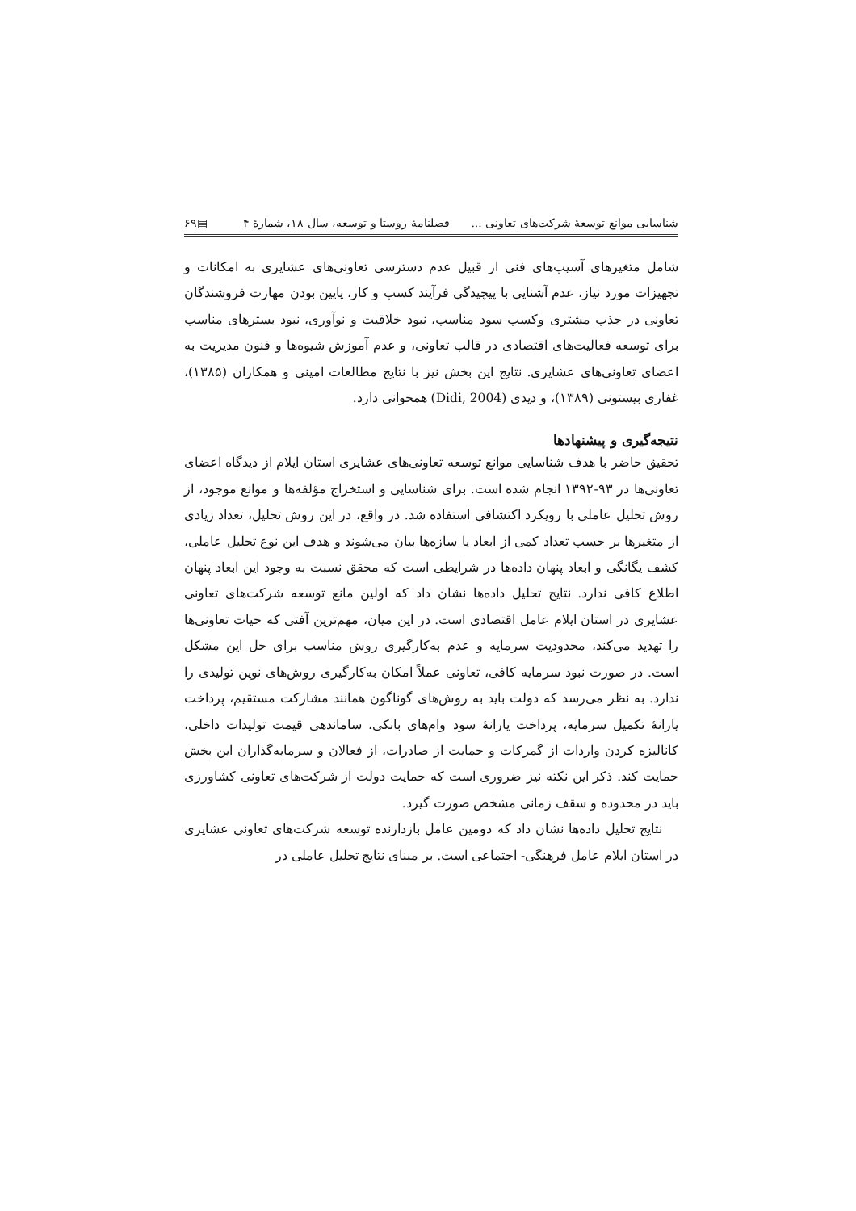شناسایی موانع توسعهٔ شرکت‌های تعاونی ... فصلنامهٔ روستا و توسعه، سال ۱۸، شمارهٔ ۴ ▤۶۹
شامل متغیرهای آسیب‌های فنی از قبیل عدم دسترسی تعاونی‌های عشایری به امکانات و تجهیزات مورد نیاز، عدم آشنایی با پیچیدگی فرآیند کسب و کار، پایین بودن مهارت فروشندگان تعاونی در جذب مشتری وکسب سود مناسب، نبود خلاقیت و نوآوری، نبود بسترهای مناسب برای توسعه فعالیت‌های اقتصادی در قالب تعاونی، و عدم آموزش شیوه‌ها و فنون مدیریت به اعضای تعاونی‌های عشایری. نتایج این بخش نیز با نتایج مطالعات امینی و همکاران (۱۳۸۵)، غفاری بیستونی (۱۳۸۹)، و دیدی (Didi, 2004) همخوانی دارد.
نتیجه‌گیری و پیشنهادها
تحقیق حاضر با هدف شناسایی موانع توسعه تعاونی‌های عشایری استان ایلام از دیدگاه اعضای تعاونی‌ها در ۹۳-۱۳۹۲ انجام شده است. برای شناسایی و استخراج مؤلفه‌ها و موانع موجود، از روش تحلیل عاملی با رویکرد اکتشافی استفاده شد. در واقع، در این روش تحلیل، تعداد زیادی از متغیرها بر حسب تعداد کمی از ابعاد یا سازه‌ها بیان می‌شوند و هدف این نوع تحلیل عاملی، کشف یگانگی و ابعاد پنهان داده‌ها در شرایطی است که محقق نسبت به وجود این ابعاد پنهان اطلاع کافی ندارد. نتایج تحلیل داده‌ها نشان داد که اولین مانع توسعه شرکت‌های تعاونی عشایری در استان ایلام عامل اقتصادی است. در این میان، مهم‌ترین آفتی که حیات تعاونی‌ها را تهدید می‌کند، محدودیت سرمایه و عدم به‌کارگیری روش مناسب برای حل این مشکل است. در صورت نبود سرمایه کافی، تعاونی عملاً امکان به‌کارگیری روش‌های نوین تولیدی را ندارد. به نظر می‌رسد که دولت باید به روش‌های گوناگون همانند مشارکت مستقیم، پرداخت یارانهٔ تکمیل سرمایه، پرداخت یارانهٔ سود وام‌های بانکی، ساماندهی قیمت تولیدات داخلی، کانالیزه کردن واردات از گمرکات و حمایت از صادرات، از فعالان و سرمایه‌گذاران این بخش حمایت کند. ذکر این نکته نیز ضروری است که حمایت دولت از شرکت‌های تعاونی کشاورزی باید در محدوده و سقف زمانی مشخص صورت گیرد.
نتایج تحلیل داده‌ها نشان داد که دومین عامل بازدارنده توسعه شرکت‌های تعاونی عشایری در استان ایلام عامل فرهنگی- اجتماعی است. بر مبنای نتایج تحلیل عاملی در